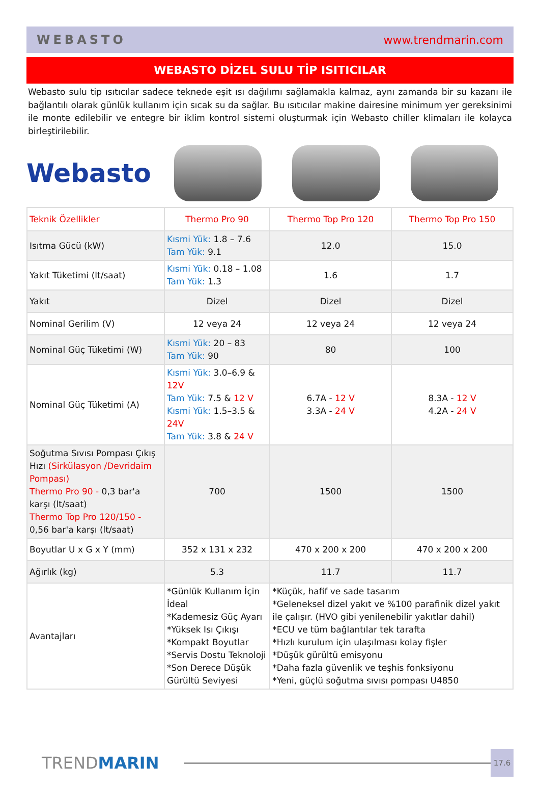WEBASTO www.trendmarin.com
WEBASTO DİZEL SULU TİP ISITICILAR
Webasto sulu tip ısıtıcılar sadece teknede eşit ısı dağılımı sağlamakla kalmaz, aynı zamanda bir su kazanı ile bağlantılı olarak günlük kullanım için sıcak su da sağlar. Bu ısıtıcılar makine dairesine minimum yer gereksinimi ile monte edilebilir ve entegre bir iklim kontrol sistemi oluşturmak için Webasto chiller klimaları ile kolayca birleştirilebilir.
Webasto
| Teknik Özellikler | Thermo Pro 90 | Thermo Top Pro 120 | Thermo Top Pro 150 |
| --- | --- | --- | --- |
| Isıtma Gücü (kW) | Kısmi Yük: 1.8 – 7.6 Tam Yük: 9.1 | 12.0 | 15.0 |
| Yakıt Tüketimi (lt/saat) | Kısmi Yük: 0.18 – 1.08 Tam Yük: 1.3 | 1.6 | 1.7 |
| Yakıt | Dizel | Dizel | Dizel |
| Nominal Gerilim (V) | 12 veya 24 | 12 veya 24 | 12 veya 24 |
| Nominal Güç Tüketimi (W) | Kısmi Yük: 20 – 83 Tam Yük: 90 | 80 | 100 |
| Nominal Güç Tüketimi (A) | Kısmi Yük: 3.0–6.9 & 12V Tam Yük: 7.5 & 12 V Kısmi Yük: 1.5–3.5 & 24V Tam Yük: 3.8 & 24 V | 6.7A - 12 V 3.3A - 24 V | 8.3A - 12 V 4.2A - 24 V |
| Soğutma Sıvısı Pompası Çıkış Hızı (Sirkülasyon /Devridaim Pompası) Thermo Pro 90 - 0,3 bar'a karşı (lt/saat) Thermo Top Pro 120/150 - 0,56 bar'a karşı (lt/saat) | 700 | 1500 | 1500 |
| Boyutlar U x G x Y (mm) | 352 x 131 x 232 | 470 x 200 x 200 | 470 x 200 x 200 |
| Ağırlık (kg) | 5.3 | 11.7 | 11.7 |
| Avantajları | *Günlük Kullanım İçin İdeal *Kademesiz Güç Ayarı *Yüksek Isı Çıkışı *Kompakt Boyutlar *Servis Dostu Teknoloji *Son Derece Düşük Gürültü Seviyesi | *Küçük, hafif ve sade tasarım *Geleneksel dizel yakıt ve %100 parafinik dizel yakıt ile çalışır. (HVO gibi yenilenebilir yakıtlar dahil) *ECU ve tüm bağlantılar tek tarafta *Hızlı kurulum için ulaşılması kolay fişler *Düşük gürültü emisyonu *Daha fazla güvenlik ve teşhis fonksiyonu *Yeni, güçlü soğutma sıvısı pompası U4850 | |
TRENDMARIN
17.6